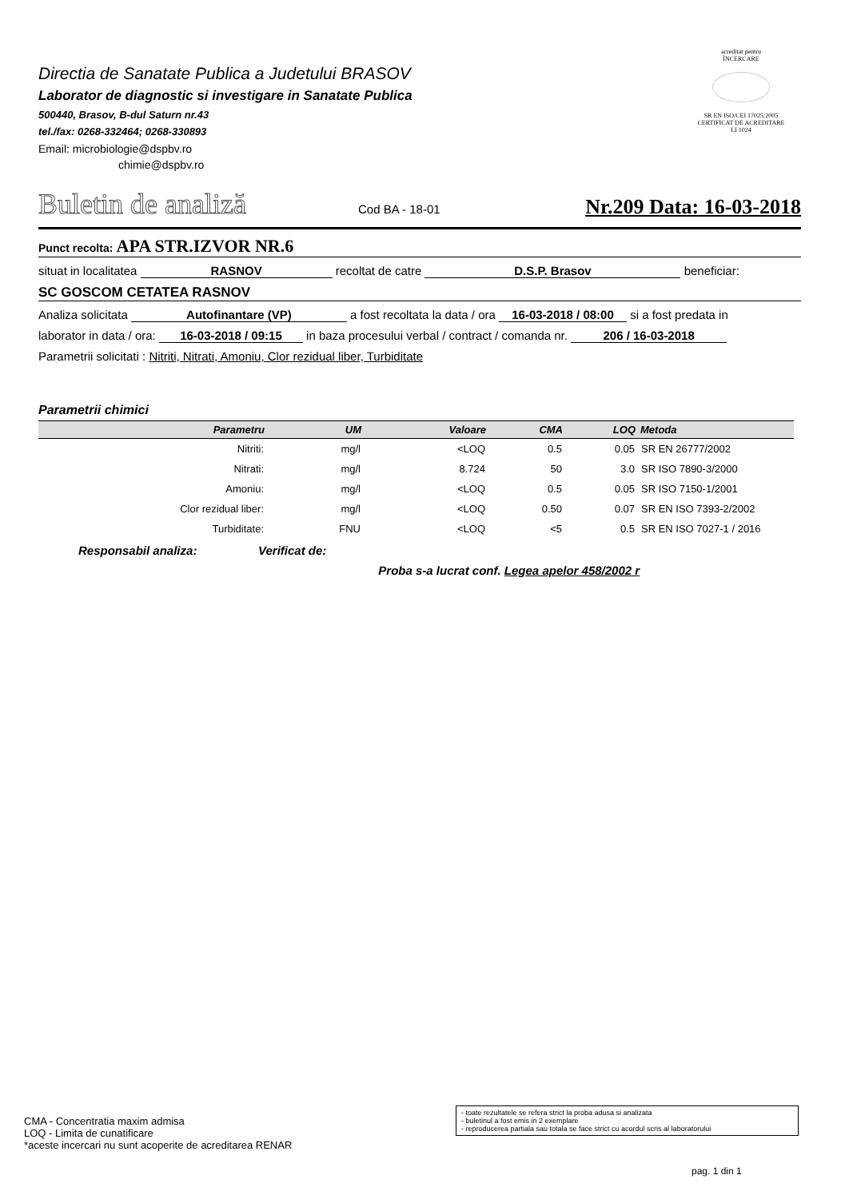Directia de Sanatate Publica a Judetului BRASOV
Laborator de diagnostic si investigare in Sanatate Publica
500440, Brasov, B-dul Saturn nr.43
tel./fax: 0268-332464; 0268-330893
Email: microbiologie@dspbv.ro
chimie@dspbv.ro
acreditat pentru
ÎNCERCARE
SR EN ISO/CEI 17025:2005
CERTIFICAT DE ACREDITARE
LI 1024
Buletin de analiză Cod BA - 18-01 Nr.209 Data: 16-03-2018
Punct recolta: APA STR.IZVOR NR.6
situat in localitatea RASNOV recoltat de catre D.S.P. Brasov beneficiar:
SC GOSCOM CETATEA RASNOV
Analiza solicitata Autofinantare (VP) a fost recoltata la data / ora 16-03-2018 / 08:00 si a fost predata in
laborator in data / ora: 16-03-2018 / 09:15 in baza procesului verbal / contract / comanda nr. 206 / 16-03-2018
Parametrii solicitati : Nitriti, Nitrati, Amoniu, Clor rezidual liber, Turbiditate
Parametrii chimici
| Parametru | UM | Valoare | CMA | LOQ | Metoda |
| --- | --- | --- | --- | --- | --- |
| Nitriti: | mg/l | <LOQ | 0.5 | 0.05 | SR EN 26777/2002 |
| Nitrati: | mg/l | 8.724 | 50 | 3.0 | SR ISO 7890-3/2000 |
| Amoniu: | mg/l | <LOQ | 0.5 | 0.05 | SR ISO 7150-1/2001 |
| Clor rezidual liber: | mg/l | <LOQ | 0.50 | 0.07 | SR EN ISO 7393-2/2002 |
| Turbiditate: | FNU | <LOQ | <5 | 0.5 | SR EN ISO 7027-1 / 2016 |
Responsabil analiza: Verificat de: Proba s-a lucrat conf. Legea apelor 458/2002 r
CMA - Concentratia maxim admisa
LOQ - Limita de cunatificare
*aceste incercari nu sunt acoperite de acreditarea RENAR
- toate rezultatele se refera strict la proba adusa si analizata
- buletinul a fost emis in 2 exemplare
- reproducerea partiala sau totala se face strict cu acordul scris al laboratorului
pag. 1 din 1